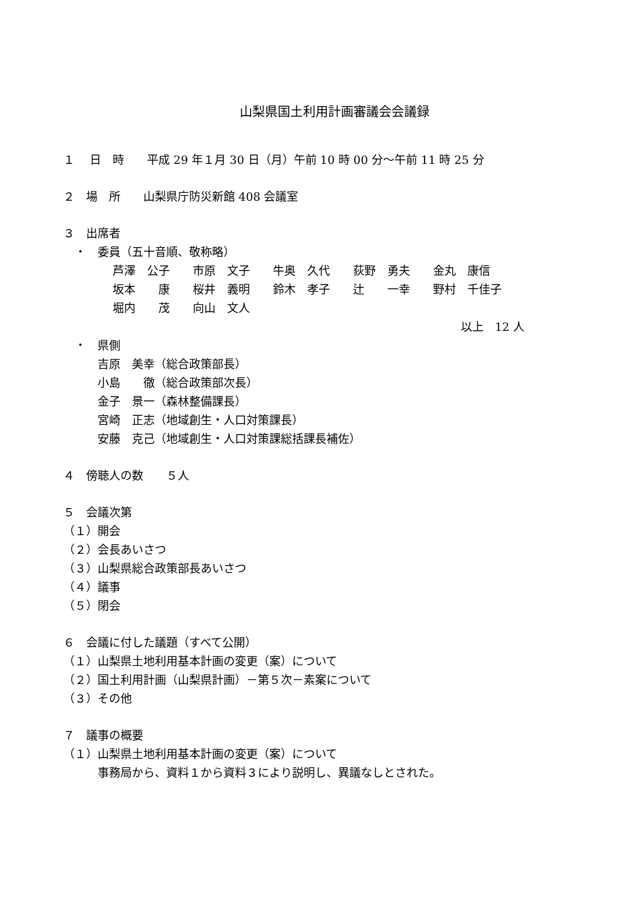山梨県国土利用計画審議会会議録
１　 日　時　　平成 29 年１月 30 日（月）午前 10 時 00 分～午前 11 時 25 分
２　場　所　　山梨県庁防災新館 408 会議室
３　出席者
　・　委員（五十音順、敬称略）
| 芦澤 公子 | 市原 文子 | 牛奥 久代 | 荻野 勇夫 | 金丸 康信 |
| 坂本 康 | 桜井 義明 | 鈴木 孝子 | 辻 一幸 | 野村 千佳子 |
| 堀内 茂 | 向山 文人 | | | |
| 以上 12 人 | | | | |
　・　県側
　　　吉原　美幸（総合政策部長）
　　　小島　　徹（総合政策部次長）
　　　金子　景一（森林整備課長）
　　　宮崎　正志（地域創生・人口対策課長）
　　　安藤　克己（地域創生・人口対策課総括課長補佐）
４　傍聴人の数　　５人
５　会議次第
（１）開会
（２）会長あいさつ
（３）山梨県総合政策部長あいさつ
（４）議事
（５）閉会
６　会議に付した議題（すべて公開）
（１）山梨県土地利用基本計画の変更（案）について
（２）国土利用計画（山梨県計画）－第５次－素案について
（３）その他
７　議事の概要
（１）山梨県土地利用基本計画の変更（案）について
　　　事務局から、資料１から資料３により説明し、異議なしとされた。